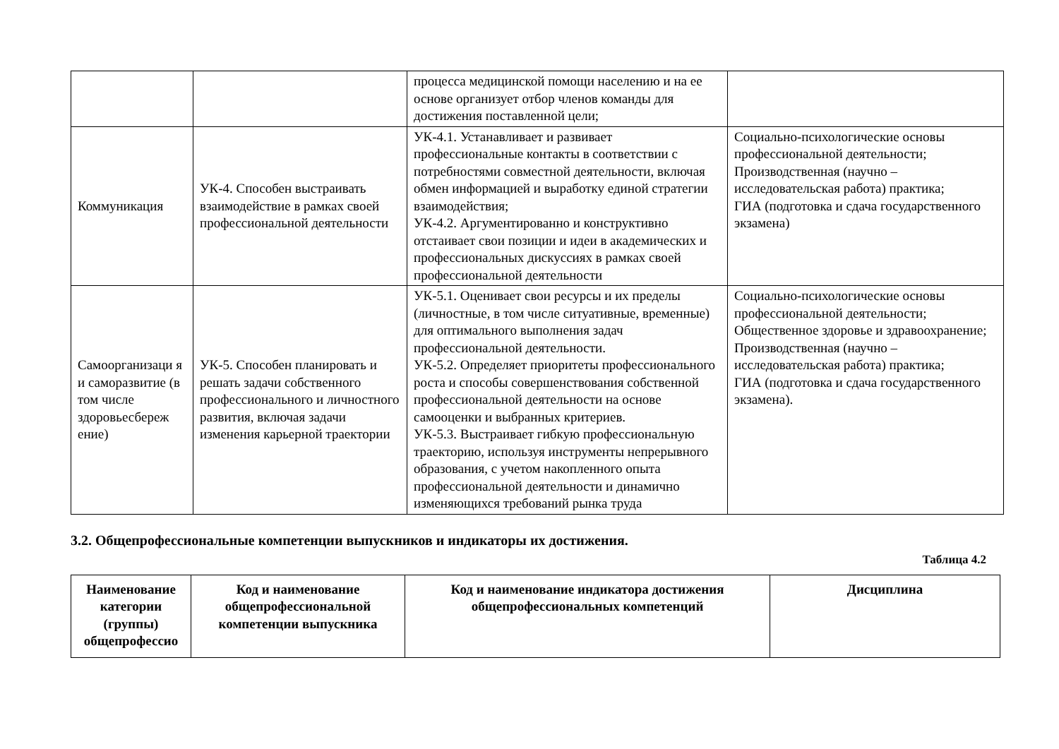| | | процесса медицинской помощи населению и на ее основе организует отбор членов команды для достижения поставленной цели; | |
| Коммуникация | УК-4. Способен выстраивать взаимодействие в рамках своей профессиональной деятельности | УК-4.1. Устанавливает и развивает профессиональные контакты в соответствии с потребностями совместной деятельности, включая обмен информацией и выработку единой стратегии взаимодействия; УК-4.2. Аргументированно и конструктивно отстаивает свои позиции и идеи в академических и профессиональных дискуссиях в рамках своей профессиональной деятельности | Социально-психологические основы профессиональной деятельности; Производственная (научно – исследовательская работа) практика; ГИА (подготовка и сдача государственного экзамена) |
| Самоорганизаци я и саморазвитие (в том числе здоровьесбереж ение) | УК-5. Способен планировать и решать задачи собственного профессионального и личностного развития, включая задачи изменения карьерной траектории | УК-5.1. Оценивает свои ресурсы и их пределы (личностные, в том числе ситуативные, временные) для оптимального выполнения задач профессиональной деятельности. УК-5.2. Определяет приоритеты профессионального роста и способы совершенствования собственной профессиональной деятельности на основе самооценки и выбранных критериев. УК-5.3. Выстраивает гибкую профессиональную траекторию, используя инструменты непрерывного образования, с учетом накопленного опыта профессиональной деятельности и динамично изменяющихся требований рынка труда | Социально-психологические основы профессиональной деятельности; Общественное здоровье и здравоохранение; Производственная (научно – исследовательская работа) практика; ГИА (подготовка и сдача государственного экзамена). |
3.2. Общепрофессиональные компетенции выпускников и индикаторы их достижения.
Таблица 4.2
| Наименование категории (группы) общепрофессио | Код и наименование общепрофессиональной компетенции выпускника | Код и наименование индикатора достижения общепрофессиональных компетенций | Дисциплина |
| --- | --- | --- | --- |